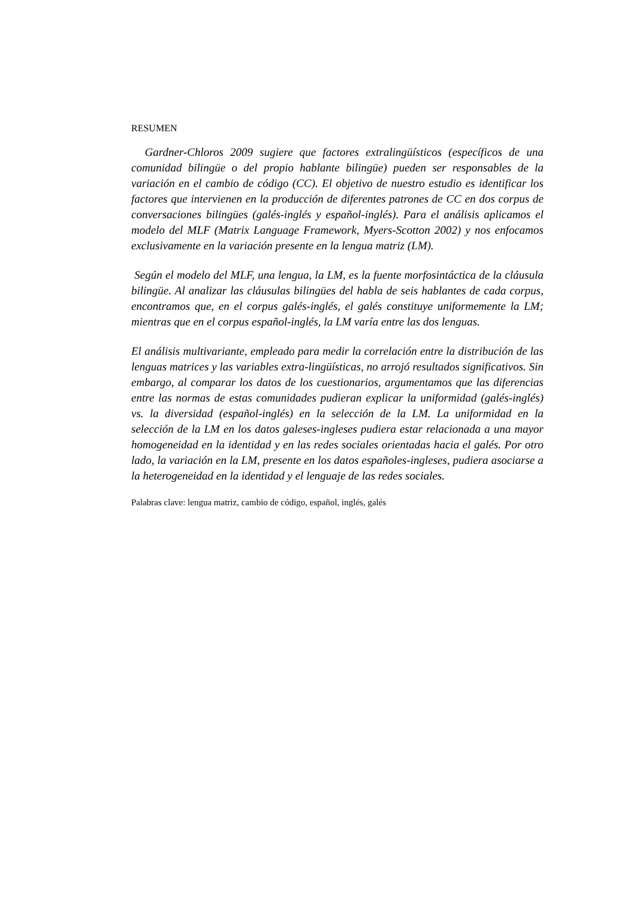RESUMEN
Gardner-Chloros 2009 sugiere que factores extralingüísticos (específicos de una comunidad bilingüe o del propio hablante bilingüe) pueden ser responsables de la variación en el cambio de código (CC). El objetivo de nuestro estudio es identificar los factores que intervienen en la producción de diferentes patrones de CC en dos corpus de conversaciones bilingües (galés-inglés y español-inglés). Para el análisis aplicamos el modelo del MLF (Matrix Language Framework, Myers-Scotton 2002) y nos enfocamos exclusivamente en la variación presente en la lengua matriz (LM).
Según el modelo del MLF, una lengua, la LM, es la fuente morfosintáctica de la cláusula bilingüe. Al analizar las cláusulas bilingües del habla de seis hablantes de cada corpus, encontramos que, en el corpus galés-inglés, el galés constituye uniformemente la LM; mientras que en el corpus español-inglés, la LM varía entre las dos lenguas.
El análisis multivariante, empleado para medir la correlación entre la distribución de las lenguas matrices y las variables extra-lingüísticas, no arrojó resultados significativos. Sin embargo, al comparar los datos de los cuestionarios, argumentamos que las diferencias entre las normas de estas comunidades pudieran explicar la uniformidad (galés-inglés) vs. la diversidad (español-inglés) en la selección de la LM. La uniformidad en la selección de la LM en los datos galeses-ingleses pudiera estar relacionada a una mayor homogeneidad en la identidad y en las redes sociales orientadas hacia el galés. Por otro lado, la variación en la LM, presente en los datos españoles-ingleses, pudiera asociarse a la heterogeneidad en la identidad y el lenguaje de las redes sociales.
Palabras clave: lengua matriz, cambio de código, español, inglés, galés